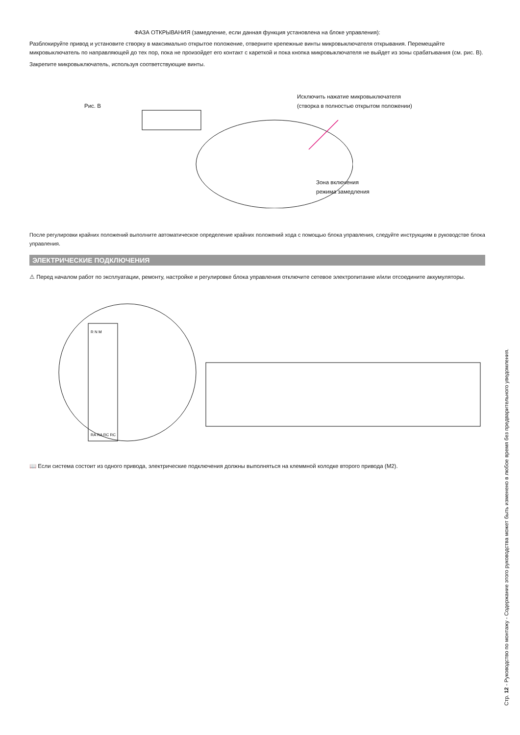ФАЗА ОТКРЫВАНИЯ (замедление, если данная функция установлена на блоке управления):
Разблокируйте привод и установите створку в максимально открытое положение, отверните крепежные винты микровыключателя открывания. Перемещайте микровыключатель по направляющей до тех пор, пока не произойдет его контакт с кареткой и пока кнопка микровыключателя не выйдет из зоны срабатывания (см. рис. B).
Закрепите микровыключатель, используя соответствующие винты.
Рис. B
Исключить нажатие микровыключателя
(створка в полностью открытом положении)
Зона включения
режима замедления
После регулировки крайних положений выполните автоматическое определение крайних положений хода с помощью блока управления, следуйте инструкциям в руководстве блока управления.
ЭЛЕКТРИЧЕСКИЕ ПОДКЛЮЧЕНИЯ
⚠ Перед началом работ по эксплуатации, ремонту, настройке и регулировке блока управления отключите сетевое электропитание и/или отсоедините аккумуляторы.
R N M
RA RA RC RC
📖 Если система состоит из одного привода, электрические подключения должны выполняться на клеммной колодке второго привода (M2).
Стр. 12 - Руководство по монтажу - Содержание этого руководства может быть изменено в любое время без предварительного уведомления.